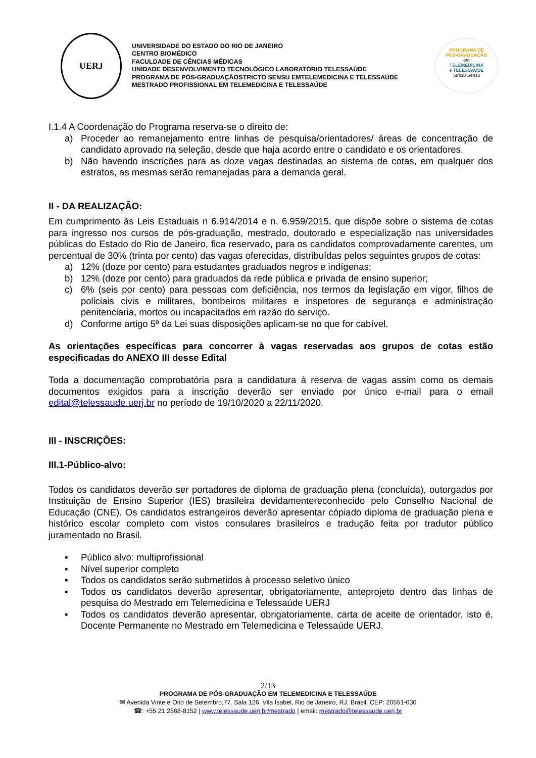UERJ
UNIVERSIDADE DO ESTADO DO RIO DE JANEIRO
CENTRO BIOMÉDICO
FACULDADE DE CÊNCIAS MÉDICAS
UNIDADE DESENVOLVIMENTO TECNOLÓGICO LABORATÓRIO TELESSAÚDE
PROGRAMA DE PÓS-GRADUAÇÃOSTRICTO SENSU EMTELEMEDICINA E TELESSAÚDE
MESTRADO PROFISSIONAL EM TELEMEDICINA E TELESSAÚDE
PROGRAMA DE
PÓS-GRADUAÇÃO
em
TELEMEDICINA
e TELESSAÚDE
Strictu Sensu
I.1.4 A Coordenação do Programa reserva-se o direito de:
a) Proceder ao remanejamento entre linhas de pesquisa/orientadores/ áreas de concentração de candidato aprovado na seleção, desde que haja acordo entre o candidato e os orientadores.
b) Não havendo inscrições para as doze vagas destinadas ao sistema de cotas, em qualquer dos estratos, as mesmas serão remanejadas para a demanda geral.
II - DA REALIZAÇÃO:
Em cumprimento às Leis Estaduais n 6.914/2014 e n. 6.959/2015, que dispõe sobre o sistema de cotas para ingresso nos cursos de pós-graduação, mestrado, doutorado e especialização nas universidades públicas do Estado do Rio de Janeiro, fica reservado, para os candidatos comprovadamente carentes, um percentual de 30% (trinta por cento) das vagas oferecidas, distribuídas pelos seguintes grupos de cotas:
a) 12% (doze por cento) para estudantes graduados negros e indígenas;
b) 12% (doze por cento) para graduados da rede pública e privada de ensino superior;
c) 6% (seis por cento) para pessoas com deficiência, nos termos da legislação em vigor, filhos de policiais civis e militares, bombeiros militares e inspetores de segurança e administração penitenciaria, mortos ou incapacitados em razão do serviço.
d) Conforme artigo 5º da Lei suas disposições aplicam-se no que for cabível.
As orientações específicas para concorrer à vagas reservadas aos grupos de cotas estão especificadas do ANEXO III desse Edital
Toda a documentação comprobatória para a candidatura à reserva de vagas assim como os demais documentos exigidos para a inscrição deverão ser enviado por único e-mail para o email edital@telessaude.uerj.br no período de 19/10/2020 a 22/11/2020.
III - INSCRIÇÕES:
III.1-Público-alvo:
Todos os candidatos deverão ser portadores de diploma de graduação plena (concluída), outorgados por Instituição de Ensino Superior (IES) brasileira devidamentereconhecido pelo Conselho Nacional de Educação (CNE). Os candidatos estrangeiros deverão apresentar cópiado diploma de graduação plena e histórico escolar completo com vistos consulares brasileiros e tradução feita por tradutor público juramentado no Brasil.
▪ Público alvo: multiprofissional
▪ Nível superior completo
▪ Todos os candidatos serão submetidos à processo seletivo único
▪ Todos os candidatos deverão apresentar, obrigatoriamente, anteprojeto dentro das linhas de pesquisa do Mestrado em Telemedicina e Telessaúde UERJ
▪ Todos os candidatos deverão apresentar, obrigatoriamente, carta de aceite de orientador, isto é, Docente Permanente no Mestrado em Telemedicina e Telessaúde UERJ.
2/13
PROGRAMA DE PÓS-GRADUAÇÃO EM TELEMEDICINA E TELESSAÚDE
✉ Avenida Vinte e Oito de Setembro,77. Sala 126. Vila Isabel, Rio de Janeiro, RJ, Brasil. CEP: 20551-030
☎: +55 21 2868-8152 | www.telessaude.uerj.br/mestrado | email: mestrado@telessaude.uerj.br